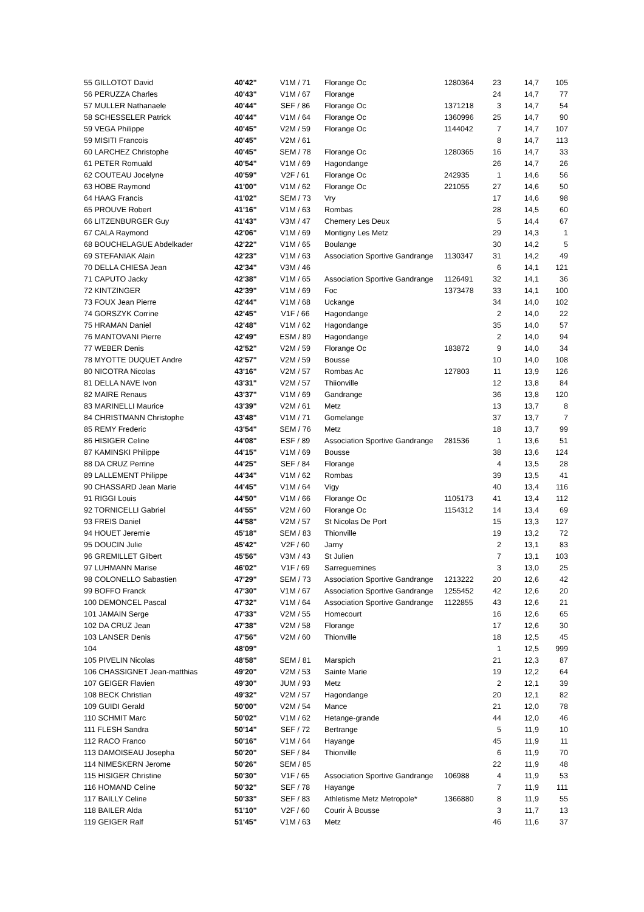| 55 GILLOTOT David | 40'42" | V1M / 71 | Florange Oc | 1280364 | 23 | 14,7 | 105 |
| 56 PERUZZA Charles | 40'43" | V1M / 67 | Florange | | 24 | 14,7 | 77 |
| 57 MULLER Nathanaele | 40'44" | SEF / 86 | Florange Oc | 1371218 | 3 | 14,7 | 54 |
| 58 SCHESSELER Patrick | 40'44" | V1M / 64 | Florange Oc | 1360996 | 25 | 14,7 | 90 |
| 59 VEGA Philippe | 40'45" | V2M / 59 | Florange Oc | 1144042 | 7 | 14,7 | 107 |
| 59 MISITI Francois | 40'45" | V2M / 61 | | | 8 | 14,7 | 113 |
| 60 LARCHEZ Christophe | 40'45" | SEM / 78 | Florange Oc | 1280365 | 16 | 14,7 | 33 |
| 61 PETER Romuald | 40'54" | V1M / 69 | Hagondange | | 26 | 14,7 | 26 |
| 62 COUTEAU Jocelyne | 40'59" | V2F / 61 | Florange Oc | 242935 | 1 | 14,6 | 56 |
| 63 HOBE Raymond | 41'00" | V1M / 62 | Florange Oc | 221055 | 27 | 14,6 | 50 |
| 64 HAAG Francis | 41'02" | SEM / 73 | Vry | | 17 | 14,6 | 98 |
| 65 PROUVE Robert | 41'16" | V1M / 63 | Rombas | | 28 | 14,5 | 60 |
| 66 LITZENBURGER Guy | 41'43" | V3M / 47 | Chemery Les Deux | | 5 | 14,4 | 67 |
| 67 CALA Raymond | 42'06" | V1M / 69 | Montigny Les Metz | | 29 | 14,3 | 1 |
| 68 BOUCHELAGUE Abdelkader | 42'22" | V1M / 65 | Boulange | | 30 | 14,2 | 5 |
| 69 STEFANIAK Alain | 42'23" | V1M / 63 | Association Sportive Gandrange | 1130347 | 31 | 14,2 | 49 |
| 70 DELLA CHIESA Jean | 42'34" | V3M / 46 | | | 6 | 14,1 | 121 |
| 71 CAPUTO Jacky | 42'38" | V1M / 65 | Association Sportive Gandrange | 1126491 | 32 | 14,1 | 36 |
| 72 KINTZINGER | 42'39" | V1M / 69 | Foc | 1373478 | 33 | 14,1 | 100 |
| 73 FOUX Jean Pierre | 42'44" | V1M / 68 | Uckange | | 34 | 14,0 | 102 |
| 74 GORSZYK Corrine | 42'45" | V1F / 66 | Hagondange | | 2 | 14,0 | 22 |
| 75 HRAMAN Daniel | 42'48" | V1M / 62 | Hagondange | | 35 | 14,0 | 57 |
| 76 MANTOVANI Pierre | 42'49" | ESM / 89 | Hagondange | | 2 | 14,0 | 94 |
| 77 WEBER Denis | 42'52" | V2M / 59 | Florange Oc | 183872 | 9 | 14,0 | 34 |
| 78 MYOTTE DUQUET Andre | 42'57" | V2M / 59 | Bousse | | 10 | 14,0 | 108 |
| 80 NICOTRA Nicolas | 43'16" | V2M / 57 | Rombas Ac | 127803 | 11 | 13,9 | 126 |
| 81 DELLA NAVE Ivon | 43'31" | V2M / 57 | Thiionville | | 12 | 13,8 | 84 |
| 82 MAIRE Renaus | 43'37" | V1M / 69 | Gandrange | | 36 | 13,8 | 120 |
| 83 MARINELLI Maurice | 43'39" | V2M / 61 | Metz | | 13 | 13,7 | 8 |
| 84 CHRISTMANN Christophe | 43'48" | V1M / 71 | Gomelange | | 37 | 13,7 | 7 |
| 85 REMY Frederic | 43'54" | SEM / 76 | Metz | | 18 | 13,7 | 99 |
| 86 HISIGER Celine | 44'08" | ESF / 89 | Association Sportive Gandrange | 281536 | 1 | 13,6 | 51 |
| 87 KAMINSKI Philippe | 44'15" | V1M / 69 | Bousse | | 38 | 13,6 | 124 |
| 88 DA CRUZ Perrine | 44'25" | SEF / 84 | Florange | | 4 | 13,5 | 28 |
| 89 LALLEMENT Philippe | 44'34" | V1M / 62 | Rombas | | 39 | 13,5 | 41 |
| 90 CHASSARD Jean Marie | 44'45" | V1M / 64 | Vigy | | 40 | 13,4 | 116 |
| 91 RIGGI Louis | 44'50" | V1M / 66 | Florange Oc | 1105173 | 41 | 13,4 | 112 |
| 92 TORNICELLI Gabriel | 44'55" | V2M / 60 | Florange Oc | 1154312 | 14 | 13,4 | 69 |
| 93 FREIS Daniel | 44'58" | V2M / 57 | St Nicolas De Port | | 15 | 13,3 | 127 |
| 94 HOUET Jeremie | 45'18" | SEM / 83 | Thionville | | 19 | 13,2 | 72 |
| 95 DOUCIN Julie | 45'42" | V2F / 60 | Jarny | | 2 | 13,1 | 83 |
| 96 GREMILLET Gilbert | 45'56" | V3M / 43 | St Julien | | 7 | 13,1 | 103 |
| 97 LUHMANN Marise | 46'02" | V1F / 69 | Sarreguemines | | 3 | 13,0 | 25 |
| 98 COLONELLO Sabastien | 47'29" | SEM / 73 | Association Sportive Gandrange | 1213222 | 20 | 12,6 | 42 |
| 99 BOFFO Franck | 47'30" | V1M / 67 | Association Sportive Gandrange | 1255452 | 42 | 12,6 | 20 |
| 100 DEMONCEL Pascal | 47'32" | V1M / 64 | Association Sportive Gandrange | 1122855 | 43 | 12,6 | 21 |
| 101 JAMAIN Serge | 47'33" | V2M / 55 | Homecourt | | 16 | 12,6 | 65 |
| 102 DA CRUZ Jean | 47'38" | V2M / 58 | Florange | | 17 | 12,6 | 30 |
| 103 LANSER Denis | 47'56" | V2M / 60 | Thionville | | 18 | 12,5 | 45 |
| 104 | 48'09" | | | | 1 | 12,5 | 999 |
| 105 PIVELIN Nicolas | 48'58" | SEM / 81 | Marspich | | 21 | 12,3 | 87 |
| 106 CHASSIGNET Jean-matthias | 49'20" | V2M / 53 | Sainte Marie | | 19 | 12,2 | 64 |
| 107 GEIGER Flavien | 49'30" | JUM / 93 | Metz | | 2 | 12,1 | 39 |
| 108 BECK Christian | 49'32" | V2M / 57 | Hagondange | | 20 | 12,1 | 82 |
| 109 GUIDI Gerald | 50'00" | V2M / 54 | Mance | | 21 | 12,0 | 78 |
| 110 SCHMIT Marc | 50'02" | V1M / 62 | Hetange-grande | | 44 | 12,0 | 46 |
| 111 FLESH Sandra | 50'14" | SEF / 72 | Bertrange | | 5 | 11,9 | 10 |
| 112 RACO Franco | 50'16" | V1M / 64 | Hayange | | 45 | 11,9 | 11 |
| 113 DAMOISEAU Josepha | 50'20" | SEF / 84 | Thionville | | 6 | 11,9 | 70 |
| 114 NIMESKERN Jerome | 50'26" | SEM / 85 | | | 22 | 11,9 | 48 |
| 115 HISIGER Christine | 50'30" | V1F / 65 | Association Sportive Gandrange | 106988 | 4 | 11,9 | 53 |
| 116 HOMAND Celine | 50'32" | SEF / 78 | Hayange | | 7 | 11,9 | 111 |
| 117 BAILLY Celine | 50'33" | SEF / 83 | Athletisme Metz Metropole* | 1366880 | 8 | 11,9 | 55 |
| 118 BAILER Alda | 51'10" | V2F / 60 | Courir À Bousse | | 3 | 11,7 | 13 |
| 119 GEIGER Ralf | 51'45" | V1M / 63 | Metz | | 46 | 11,6 | 37 |